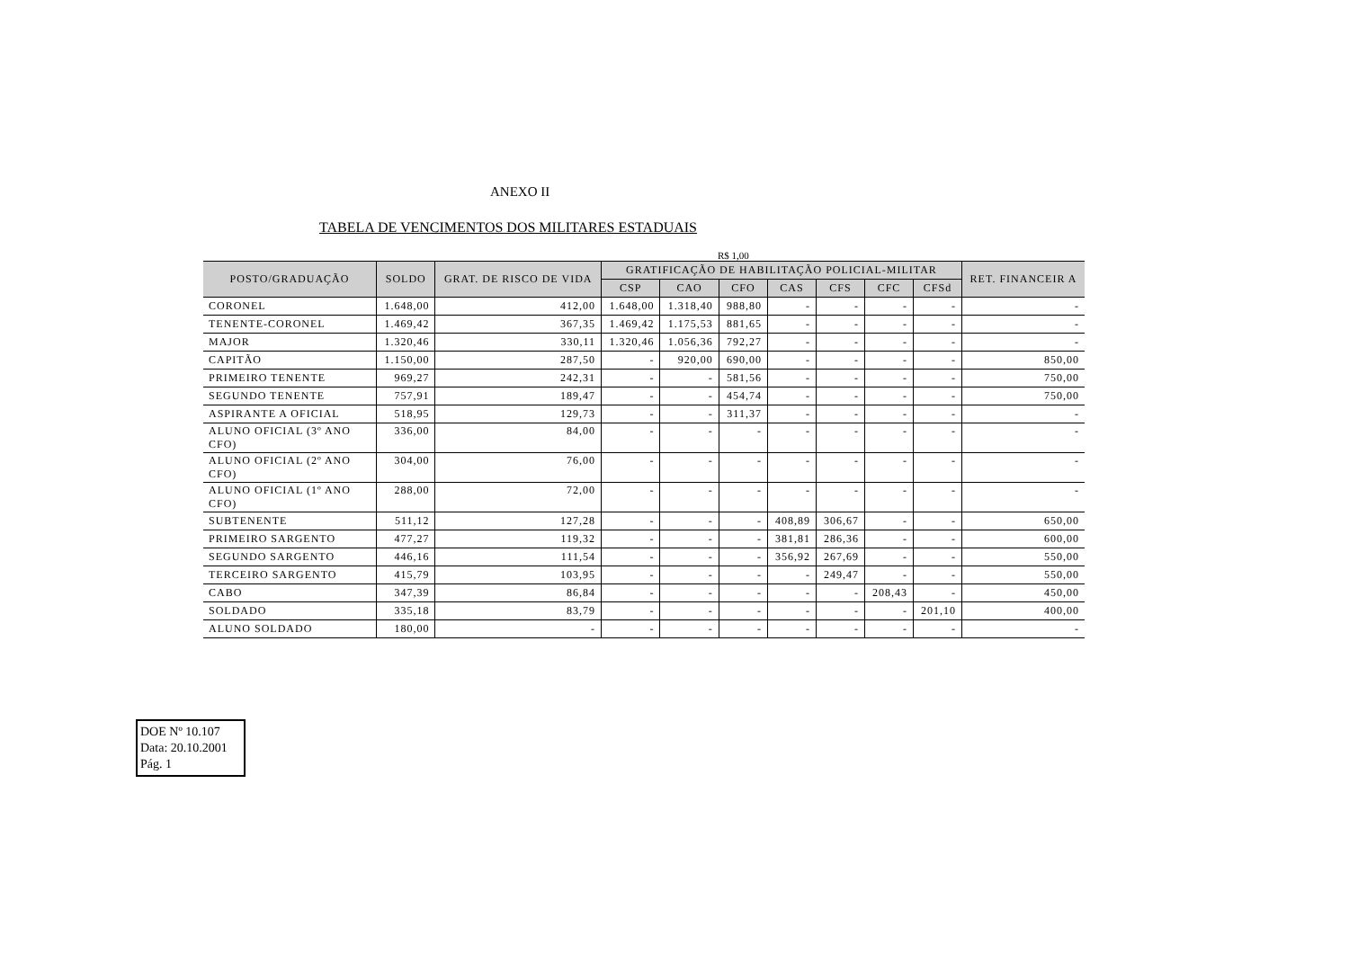ANEXO II
TABELA DE VENCIMENTOS DOS MILITARES ESTADUAIS
R$ 1,00
| POSTO/GRADUAÇÃO | SOLDO | GRAT. DE RISCO DE VIDA | GRATIFICAÇÃO DE HABILITAÇÃO POLICIAL-MILITAR | | | | | | | RET. FINANCEIR A |
| --- | --- | --- | --- | --- | --- | --- | --- | --- | --- | --- |
| | | | CSP | CAO | CFO | CAS | CFS | CFC | CFSd | |
| CORONEL | 1.648,00 | 412,00 | 1.648,00 | 1.318,40 | 988,80 | - | - | - | - | - |
| TENENTE-CORONEL | 1.469,42 | 367,35 | 1.469,42 | 1.175,53 | 881,65 | - | - | - | - | - |
| MAJOR | 1.320,46 | 330,11 | 1.320,46 | 1.056,36 | 792,27 | - | - | - | - | - |
| CAPITÃO | 1.150,00 | 287,50 | - | 920,00 | 690,00 | - | - | - | - | 850,00 |
| PRIMEIRO TENENTE | 969,27 | 242,31 | - | - | 581,56 | - | - | - | - | 750,00 |
| SEGUNDO TENENTE | 757,91 | 189,47 | - | - | 454,74 | - | - | - | - | 750,00 |
| ASPIRANTE A OFICIAL | 518,95 | 129,73 | - | - | 311,37 | - | - | - | - | - |
| ALUNO OFICIAL (3º ANO CFO) | 336,00 | 84,00 | - | - | - | - | - | - | - | - |
| ALUNO OFICIAL (2º ANO CFO) | 304,00 | 76,00 | - | - | - | - | - | - | - | - |
| ALUNO OFICIAL (1º ANO CFO) | 288,00 | 72,00 | - | - | - | - | - | - | - | - |
| SUBTENENTE | 511,12 | 127,28 | - | - | - | 408,89 | 306,67 | - | - | 650,00 |
| PRIMEIRO SARGENTO | 477,27 | 119,32 | - | - | - | 381,81 | 286,36 | - | - | 600,00 |
| SEGUNDO SARGENTO | 446,16 | 111,54 | - | - | - | 356,92 | 267,69 | - | - | 550,00 |
| TERCEIRO SARGENTO | 415,79 | 103,95 | - | - | - | - | 249,47 | - | - | 550,00 |
| CABO | 347,39 | 86,84 | - | - | - | - | - | 208,43 | - | 450,00 |
| SOLDADO | 335,18 | 83,79 | - | - | - | - | - | - | 201,10 | 400,00 |
| ALUNO SOLDADO | 180,00 | - | - | - | - | - | - | - | - | - |
DOE Nº 10.107
Data: 20.10.2001
Pág. 1